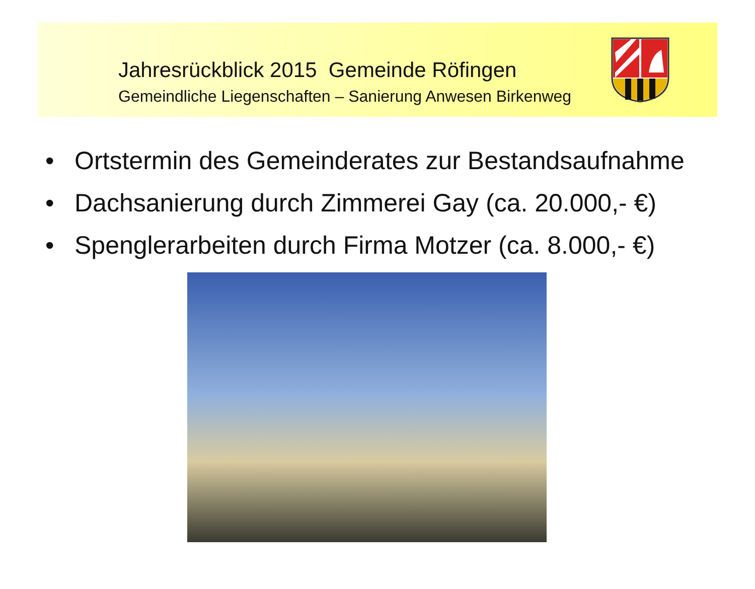Jahresrückblick 2015 Gemeinde Röfingen
Gemeindliche Liegenschaften – Sanierung Anwesen Birkenweg
• Ortstermin des Gemeinderates zur Bestandsaufnahme
• Dachsanierung durch Zimmerei Gay (ca. 20.000,- €)
• Spenglerarbeiten durch Firma Motzer (ca. 8.000,- €)